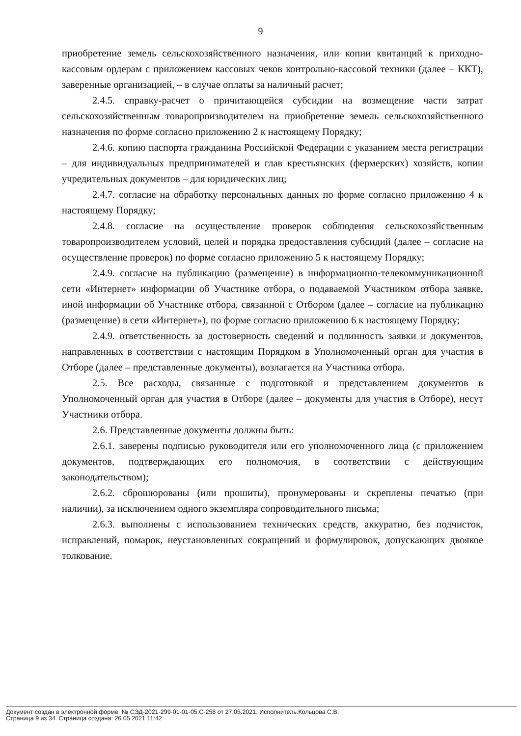9
приобретение земель сельскохозяйственного назначения, или копии квитанций к приходно-кассовым ордерам с приложением кассовых чеков контрольно-кассовой техники (далее – ККТ), заверенные организацией, – в случае оплаты за наличный расчет;
2.4.5. справку-расчет о причитающейся субсидии на возмещение части затрат сельскохозяйственным товаропроизводителем на приобретение земель сельскохозяйственного назначения по форме согласно приложению 2 к настоящему Порядку;
2.4.6. копию паспорта гражданина Российской Федерации с указанием места регистрации – для индивидуальных предпринимателей и глав крестьянских (фермерских) хозяйств, копии учредительных документов – для юридических лиц;
2.4.7. согласие на обработку персональных данных по форме согласно приложению 4 к настоящему Порядку;
2.4.8. согласие на осуществление проверок соблюдения сельскохозяйственным товаропроизводителем условий, целей и порядка предоставления субсидий (далее – согласие на осуществление проверок) по форме согласно приложению 5 к настоящему Порядку;
2.4.9. согласие на публикацию (размещение) в информационно-телекоммуникационной сети «Интернет» информации об Участнике отбора, о подаваемой Участником отбора заявке, иной информации об Участнике отбора, связанной с Отбором (далее – согласие на публикацию (размещение) в сети «Интернет»), по форме согласно приложению 6 к настоящему Порядку;
2.4.9. ответственность за достоверность сведений и подлинность заявки и документов, направленных в соответствии с настоящим Порядком в Уполномоченный орган для участия в Отборе (далее – представленные документы), возлагается на Участника отбора.
2.5. Все расходы, связанные с подготовкой и представлением документов в Уполномоченный орган для участия в Отборе (далее – документы для участия в Отборе), несут Участники отбора.
2.6. Представленные документы должны быть:
2.6.1. заверены подписью руководителя или его уполномоченного лица (с приложением документов, подтверждающих его полномочия, в соответствии с действующим законодательством);
2.6.2. сброшюрованы (или прошиты), пронумерованы и скреплены печатью (при наличии), за исключением одного экземпляра сопроводительного письма;
2.6.3. выполнены с использованием технических средств, аккуратно, без подчисток, исправлений, помарок, неустановленных сокращений и формулировок, допускающих двоякое толкование.
Документ создан в электронной форме. № СЭД-2021-299-01-01-05.С-258 от 27.05.2021. Исполнитель:Кольцова С.В.
Страница 9 из 34. Страница создана: 26.05.2021 11:42